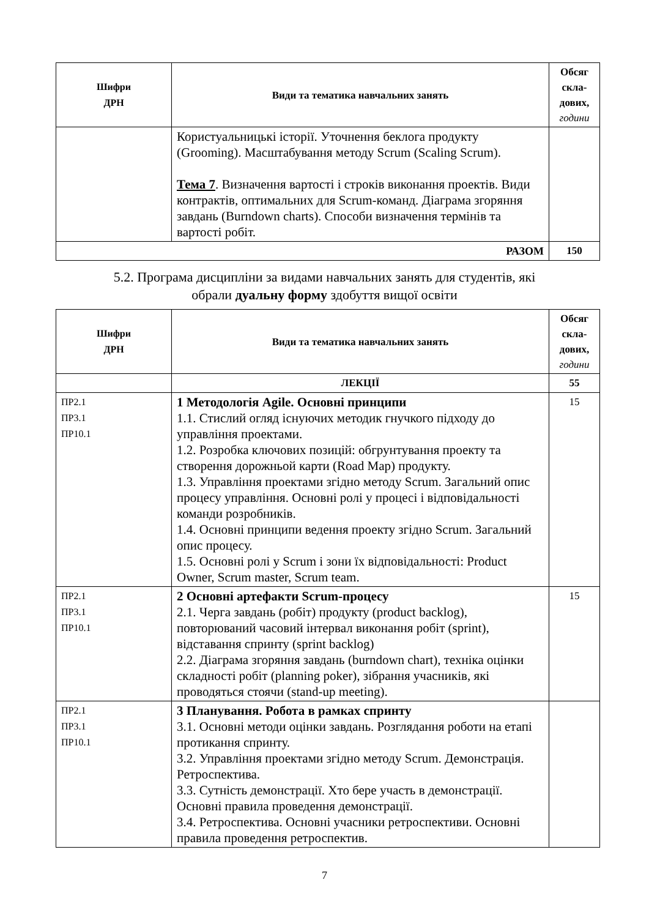| Шифри ДРН | Види та тематика навчальних занять | Обсяг скла- дових, години |
| --- | --- | --- |
| | Користуальницькі історії. Уточнення беклога продукту (Grooming). Масштабування методу Scrum (Scaling Scrum). Тема 7 . Визначення вартості і строків виконання проектів. Види контрактів, оптимальних для Scrum-команд. Діаграма згоряння завдань (Burndown charts). Способи визначення термінів та вартості робіт. | |
| РАЗОМ | | 150 |
5.2. Програма дисципліни за видами навчальних занять для студентів, які
обрали дуальну форму здобуття вищої освіти
| Шифри ДРН | Види та тематика навчальних занять | Обсяг скла- дових, години |
| --- | --- | --- |
| | ЛЕКЦІЇ | 55 |
| ПР2.1 ПР3.1 ПР10.1 | 1 Методологія Agile. Основні принципи 1.1. Стислий огляд існуючих методик гнучкого підходу до управління проектами. 1.2. Розробка ключових позицій: обгрунтування проекту та створення дорожньой карти (Road Map) продукту. 1.3. Управління проектами згідно методу Scrum. Загальний опис процесу управління. Основні ролі у процесі і відповідальності команди розробників. 1.4. Основні принципи ведення проекту згідно Scrum. Загальний опис процесу. 1.5. Основні ролі у Scrum і зони їх відповідальності: Product Owner, Scrum master, Scrum team. | 15 |
| ПР2.1 ПР3.1 ПР10.1 | 2 Основні артефакти Scrum-процесу 2.1. Черга завдань (робіт) продукту (product backlog), повторюваний часовий інтервал виконання робіт (sprint), відставання спринту (sprint backlog) 2.2. Діаграма згоряння завдань (burndown chart), техніка оцінки складності робіт (planning poker), зібрання учасників, які проводяться стоячи (stand-up meeting). | 15 |
| ПР2.1 ПР3.1 ПР10.1 | 3 Планування. Робота в рамках спринту 3.1. Основні методи оцінки завдань. Розглядання роботи на етапі протикання спринту. 3.2. Управління проектами згідно методу Scrum. Демонстрація. Ретроспектива. 3.3. Сутність демонстрації. Хто бере участь в демонстрації. Основні правила проведення демонстрації. 3.4. Ретроспектива. Основні учасники ретроспективи. Основні правила проведення ретроспектив. | |
7